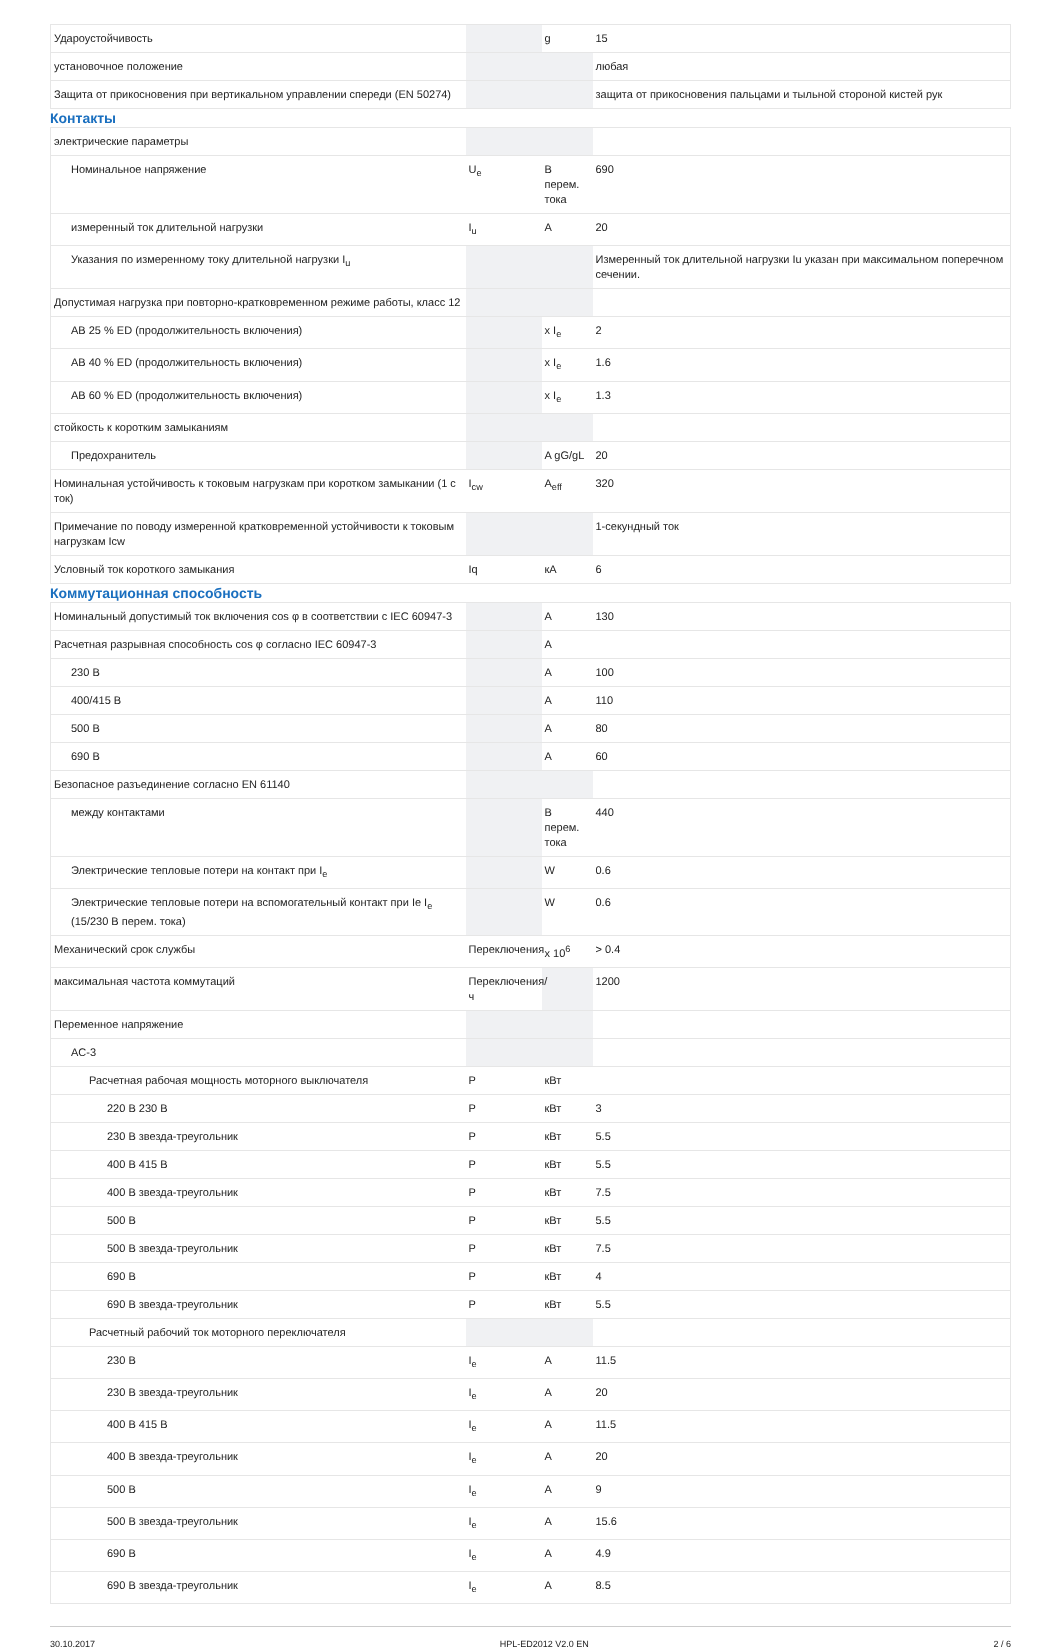| Удароустойчивость | | g | 15 |
| установочное положение | | | любая |
| Защита от прикосновения при вертикальном управлении спереди (EN 50274) | | | защита от прикосновения пальцами и тыльной стороной кистей рук |
Контакты
| электрические параметры | | | |
| Номинальное напряжение | U<sub>e</sub> | В перем. тока | 690 |
| измеренный ток длительной нагрузки | I<sub>u</sub> | A | 20 |
| Указания по измеренному току длительной нагрузки I<sub>u</sub> | | | Измеренный ток длительной нагрузки Iu указан при максимальном поперечном сечении. |
| Допустимая нагрузка при повторно-кратковременном режиме работы, класс 12 | | | |
| AB 25 % ED (продолжительность включения) | | x I<sub>e</sub> | 2 |
| AB 40 % ED (продолжительность включения) | | x I<sub>e</sub> | 1.6 |
| AB 60 % ED (продолжительность включения) | | x I<sub>e</sub> | 1.3 |
| стойкость к коротким замыканиям | | | |
| Предохранитель | | A gG/gL | 20 |
| Номинальная устойчивость к токовым нагрузкам при коротком замыкании (1 с ток) | I<sub>cw</sub> | A<sub>eff</sub> | 320 |
| Примечание по поводу измеренной кратковременной устойчивости к токовым нагрузкам Icw | | | 1-секундный ток |
| Условный ток короткого замыкания | Iq | кА | 6 |
Коммутационная способность
| Номинальный допустимый ток включения cos φ в соответствии с IEC 60947-3 | | A | 130 |
| Расчетная разрывная способность cos φ согласно IEC 60947-3 | | A | |
| 230 В | | A | 100 |
| 400/415 В | | A | 110 |
| 500 В | | A | 80 |
| 690 В | | A | 60 |
| Безопасное разъединение согласно EN 61140 | | | |
| между контактами | | В перем. тока | 440 |
| Электрические тепловые потери на контакт при I<sub>e</sub> | | W | 0.6 |
| Электрические тепловые потери на вспомогательный контакт при Ie I<sub>e</sub> (15/230 В перем. тока) | | W | 0.6 |
| Механический срок службы | Переключения | x 10<sup>6</sup> | > 0.4 |
| максимальная частота коммутаций | Переключения/ч | | 1200 |
| Переменное напряжение | | | |
| AC-3 | | | |
| Расчетная рабочая мощность моторного выключателя | P | кВт | |
| 220 В 230 В | P | кВт | 3 |
| 230 В звезда-треугольник | P | кВт | 5.5 |
| 400 В 415 В | P | кВт | 5.5 |
| 400 В звезда-треугольник | P | кВт | 7.5 |
| 500 В | P | кВт | 5.5 |
| 500 В звезда-треугольник | P | кВт | 7.5 |
| 690 В | P | кВт | 4 |
| 690 В звезда-треугольник | P | кВт | 5.5 |
| Расчетный рабочий ток моторного переключателя | | | |
| 230 В | I<sub>e</sub> | A | 11.5 |
| 230 В звезда-треугольник | I<sub>e</sub> | A | 20 |
| 400 В 415 В | I<sub>e</sub> | A | 11.5 |
| 400 В звезда-треугольник | I<sub>e</sub> | A | 20 |
| 500 В | I<sub>e</sub> | A | 9 |
| 500 В звезда-треугольник | I<sub>e</sub> | A | 15.6 |
| 690 В | I<sub>e</sub> | A | 4.9 |
| 690 В звезда-треугольник | I<sub>e</sub> | A | 8.5 |
30.10.2017 HPL-ED2012 V2.0 EN 2 / 6